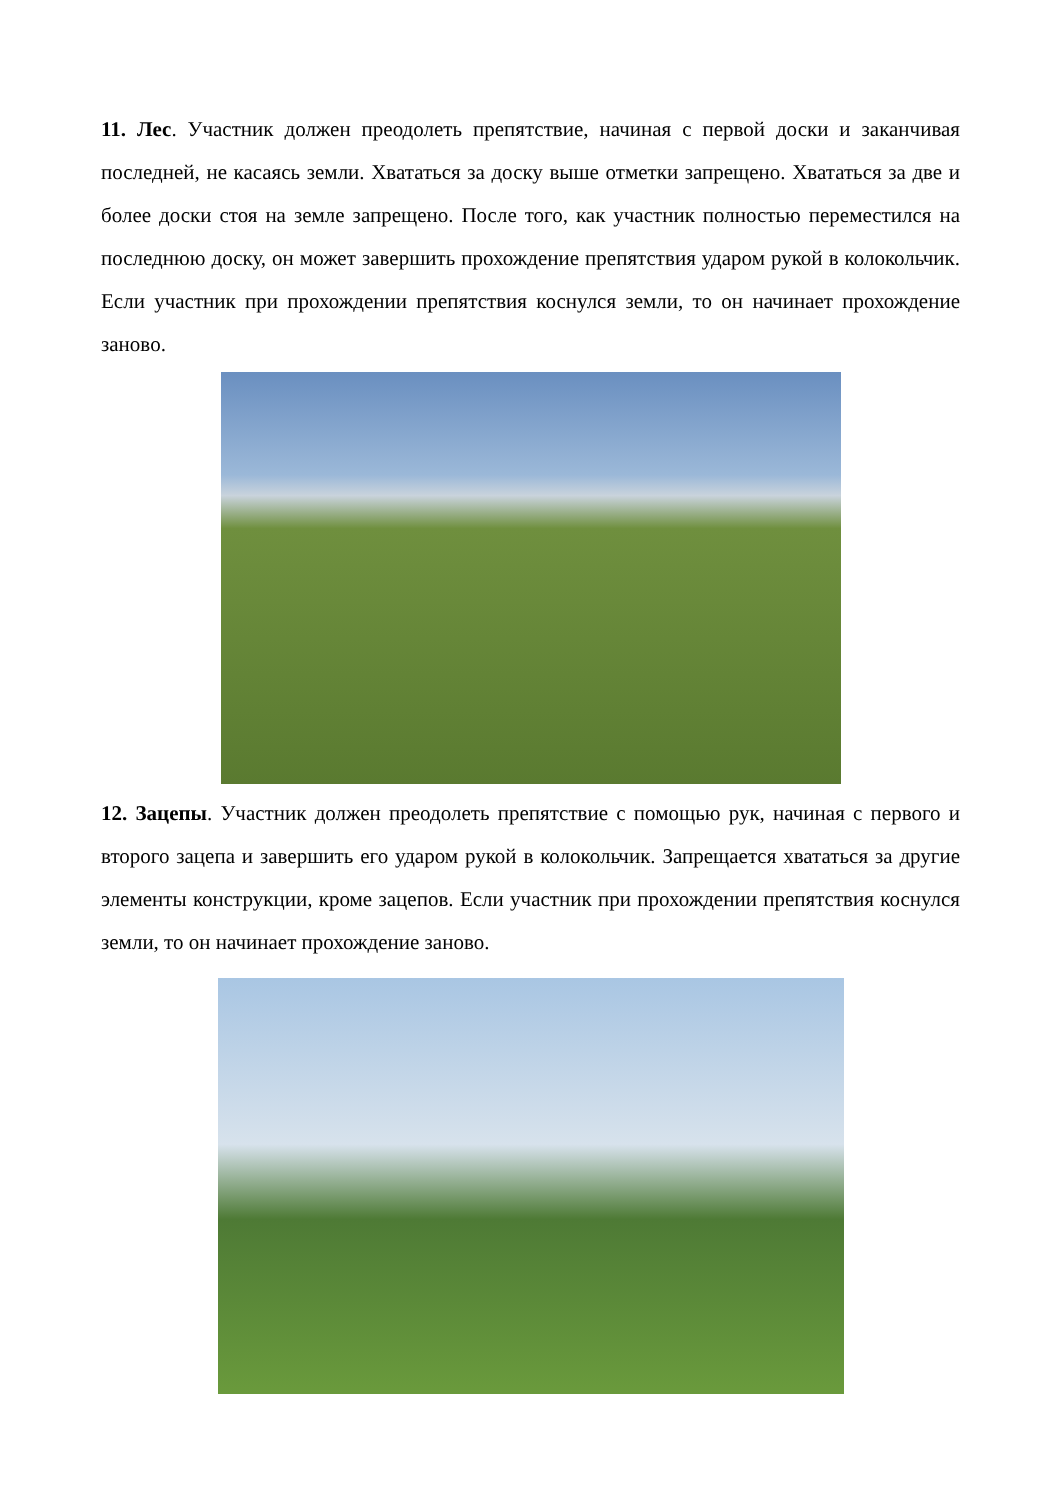11. Лес. Участник должен преодолеть препятствие, начиная с первой доски и заканчивая последней, не касаясь земли. Хвататься за доску выше отметки запрещено. Хвататься за две и более доски стоя на земле запрещено. После того, как участник полностью переместился на последнюю доску, он может завершить прохождение препятствия ударом рукой в колокольчик. Если участник при прохождении препятствия коснулся земли, то он начинает прохождение заново.
12. Зацепы. Участник должен преодолеть препятствие с помощью рук, начиная с первого и второго зацепа и завершить его ударом рукой в колокольчик. Запрещается хвататься за другие элементы конструкции, кроме зацепов. Если участник при прохождении препятствия коснулся земли, то он начинает прохождение заново.